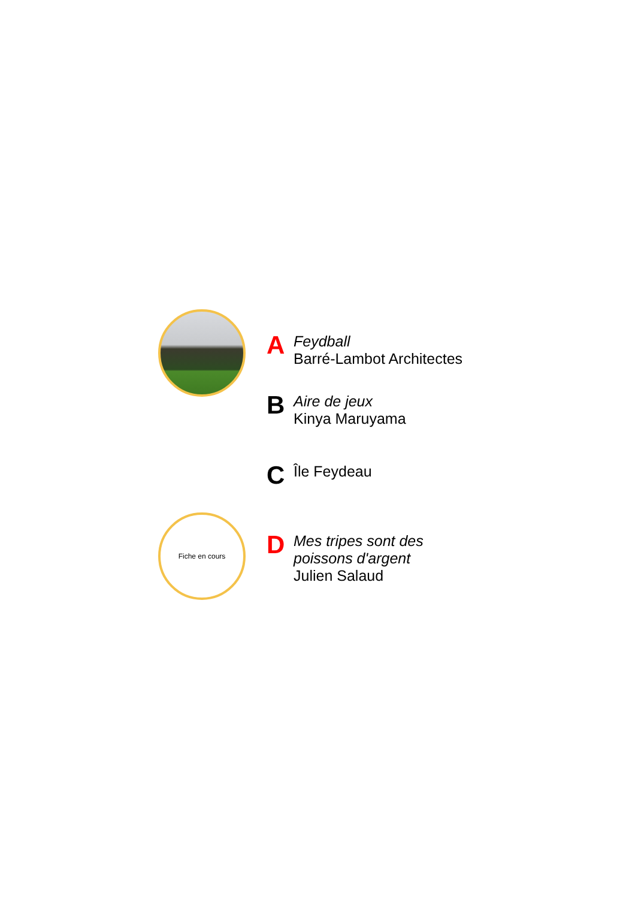A
Feydball
Barré-Lambot Architectes
B
Aire de jeux
Kinya Maruyama
C Île Feydeau
Fiche en cours
D
Mes tripes sont des
poissons d'argent
Julien Salaud